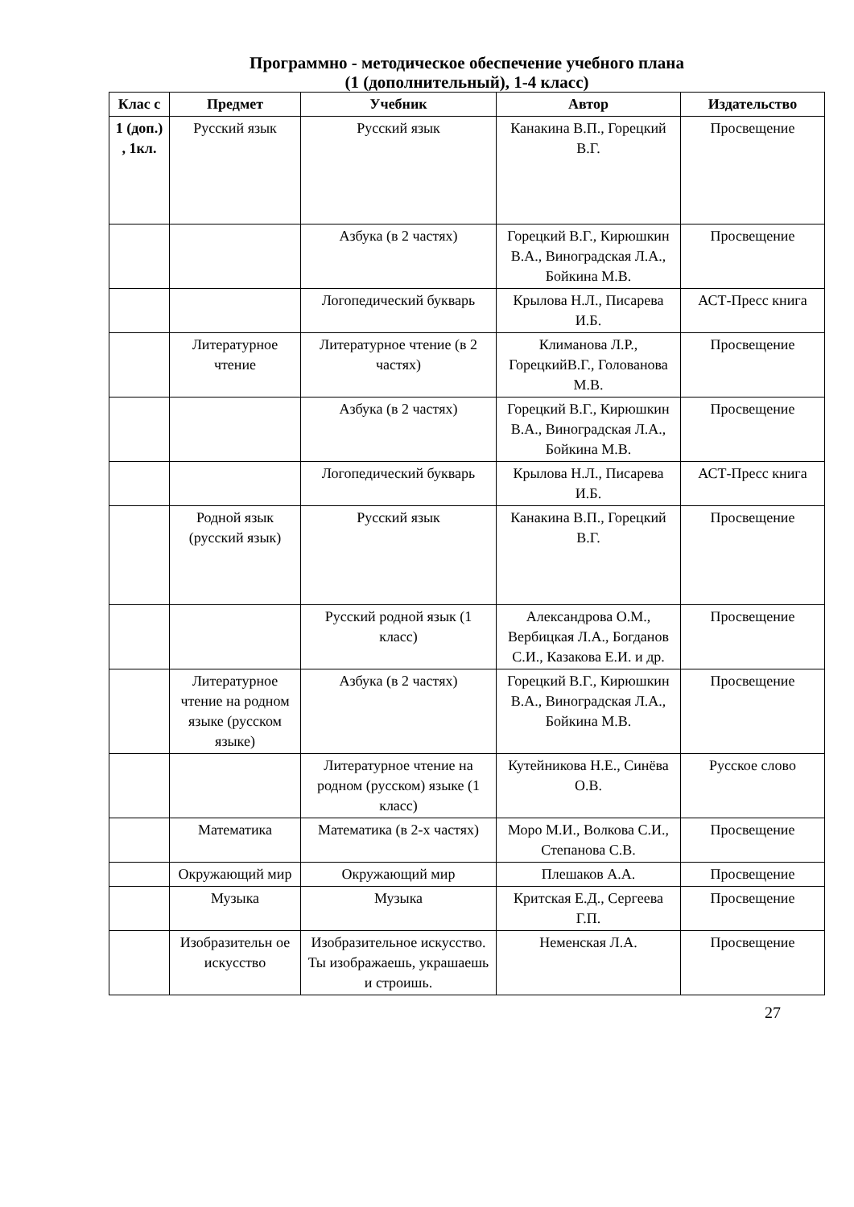Программно - методическое обеспечение учебного плана
(1 (дополнительный), 1-4 класс)
| Клас с | Предмет | Учебник | Автор | Издательство |
| --- | --- | --- | --- | --- |
| 1 (доп.) , 1кл. | Русский язык | Русский язык | Канакина В.П., Горецкий В.Г. | Просвещение |
| | | Азбука (в 2 частях) | Горецкий В.Г., Кирюшкин В.А., Виноградская Л.А., Бойкина М.В. | Просвещение |
| | | Логопедический букварь | Крылова Н.Л., Писарева И.Б. | АСТ-Пресс книга |
| | Литературное чтение | Литературное чтение (в 2 частях) | Климанова Л.Р., ГорецкийВ.Г., Голованова М.В. | Просвещение |
| | | Азбука (в 2 частях) | Горецкий В.Г., Кирюшкин В.А., Виноградская Л.А., Бойкина М.В. | Просвещение |
| | | Логопедический букварь | Крылова Н.Л., Писарева И.Б. | АСТ-Пресс книга |
| | Родной язык (русский язык) | Русский язык | Канакина В.П., Горецкий В.Г. | Просвещение |
| | | Русский родной язык (1 класс) | Александрова О.М., Вербицкая Л.А., Богданов С.И., Казакова Е.И. и др. | Просвещение |
| | Литературное чтение на родном языке (русском языке) | Азбука (в 2 частях) | Горецкий В.Г., Кирюшкин В.А., Виноградская Л.А., Бойкина М.В. | Просвещение |
| | | Литературное чтение на родном (русском) языке (1 класс) | Кутейникова Н.Е., Синёва О.В. | Русское слово |
| | Математика | Математика (в 2-х частях) | Моро М.И., Волкова С.И., Степанова С.В. | Просвещение |
| | Окружающий мир | Окружающий мир | Плешаков А.А. | Просвещение |
| | Музыка | Музыка | Критская Е.Д., Сергеева Г.П. | Просвещение |
| | Изобразительн ое искусство | Изобразительное искусство. Ты изображаешь, украшаешь и строишь. | Неменская Л.А. | Просвещение |
27